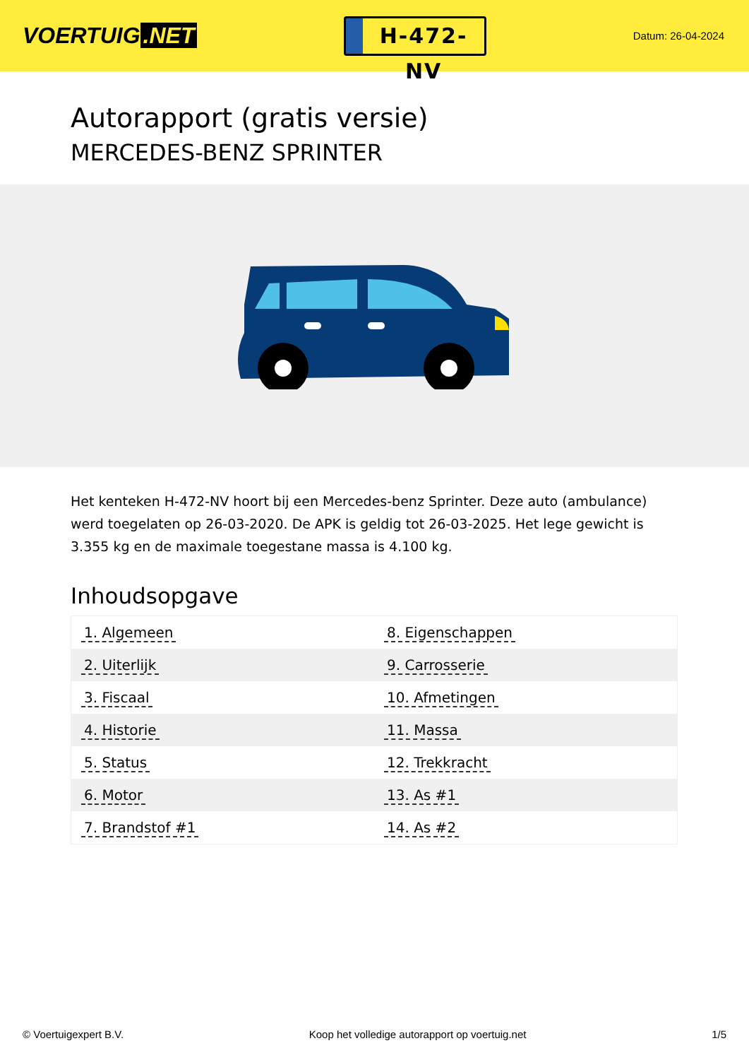VOERTUIG.NET
H-472-NV
Datum: 26-04-2024
Autorapport (gratis versie)
MERCEDES-BENZ SPRINTER
Het kenteken H-472-NV hoort bij een Mercedes-benz Sprinter. Deze auto (ambulance) werd toegelaten op 26-03-2020. De APK is geldig tot 26-03-2025. Het lege gewicht is 3.355 kg en de maximale toegestane massa is 4.100 kg.
Inhoudsopgave
| 1. Algemeen | 8. Eigenschappen |
| 2. Uiterlijk | 9. Carrosserie |
| 3. Fiscaal | 10. Afmetingen |
| 4. Historie | 11. Massa |
| 5. Status | 12. Trekkracht |
| 6. Motor | 13. As #1 |
| 7. Brandstof #1 | 14. As #2 |
© Voertuigexpert B.V. Koop het volledige autorapport op voertuig.net 1/5